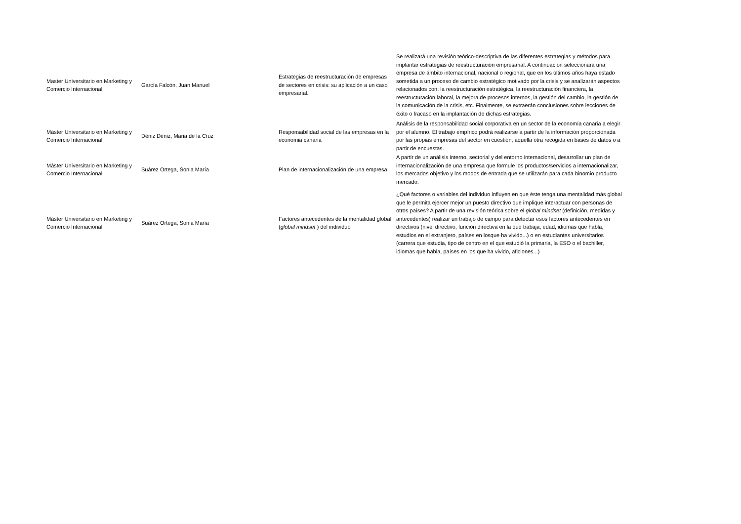| Master Universitario en Marketing y Comercio Internacional | García Falcón, Juan Manuel | Estrategias de reestructuración de empresas de sectores en crisis: su aplicación a un caso empresarial. | Se realizará una revisión teórico-descriptiva de las diferentes estrategias y métodos para implantar estrategias de reestructuración empresarial. A continuación seleccionará una empresa de ámbito internacional, nacional o regional, que en los últimos años haya estado sometida a un proceso de cambio estratégico motivado por la crisis y se analizarán aspectos relacionados con: la reestructuración estratégica, la reestructuración financiera, la reestructuración laboral, la mejora de procesos internos, la gestión del cambio, la gestión de la comunicación de la crisis, etc. Finalmente, se extraerán conclusiones sobre lecciones de éxito o fracaso en la implantación de dichas estrategias. |
| Máster Universitario en Marketing y Comercio Internacional | Déniz Déniz, Maria de la Cruz | Responsabilidad social de las empresas en la economia canaria | Análisis de la responsabilidad social corporativa en un sector de la economía canaria a elegir por el alumno. El trabajo empírico podrá realizarse a partir de la información proporcionada por las propias empresas del sector en cuestión, aquella otra recogida en bases de datos o a partir de encuestas. |
| Máster Universitario en Marketing y Comercio Internacional | Suárez Ortega, Sonia María | Plan de internacionalización de una empresa | A partir de un análisis interno, sectorial y del entorno internacional, desarrollar un plan de internacionalización de una empresa que formule los productos/servicios a internacionalizar, los mercados objetivo y los modos de entrada que se utilizarán para cada binomio producto mercado. |
| Máster Universitario en Marketing y Comercio Internacional | Suárez Ortega, Sonia María | Factores antecedentes de la mentalidad global ( global mindset ) del individuo | ¿Qué factores o variables del individuo influyen en que éste tenga una mentalidad más global que le permita ejercer mejor un puesto directivo que implique interactuar con personas de otros países? A partir de una revisión teórica sobre el global mindset (definición, medidas y antecedentes) realizar un trabajo de campo para detectar esos factores antecedentes en directivos (nivel directivo, función directiva en la que trabaja, edad, idiomas que habla, estudios en el extranjero, países en losque ha vivido...) o en estudiantes universitarios (carrera que estudia, tipo de centro en el que estudió la primaria, la ESO o el bachiller, idiomas que habla, países en los que ha vivido, aficiones...) |